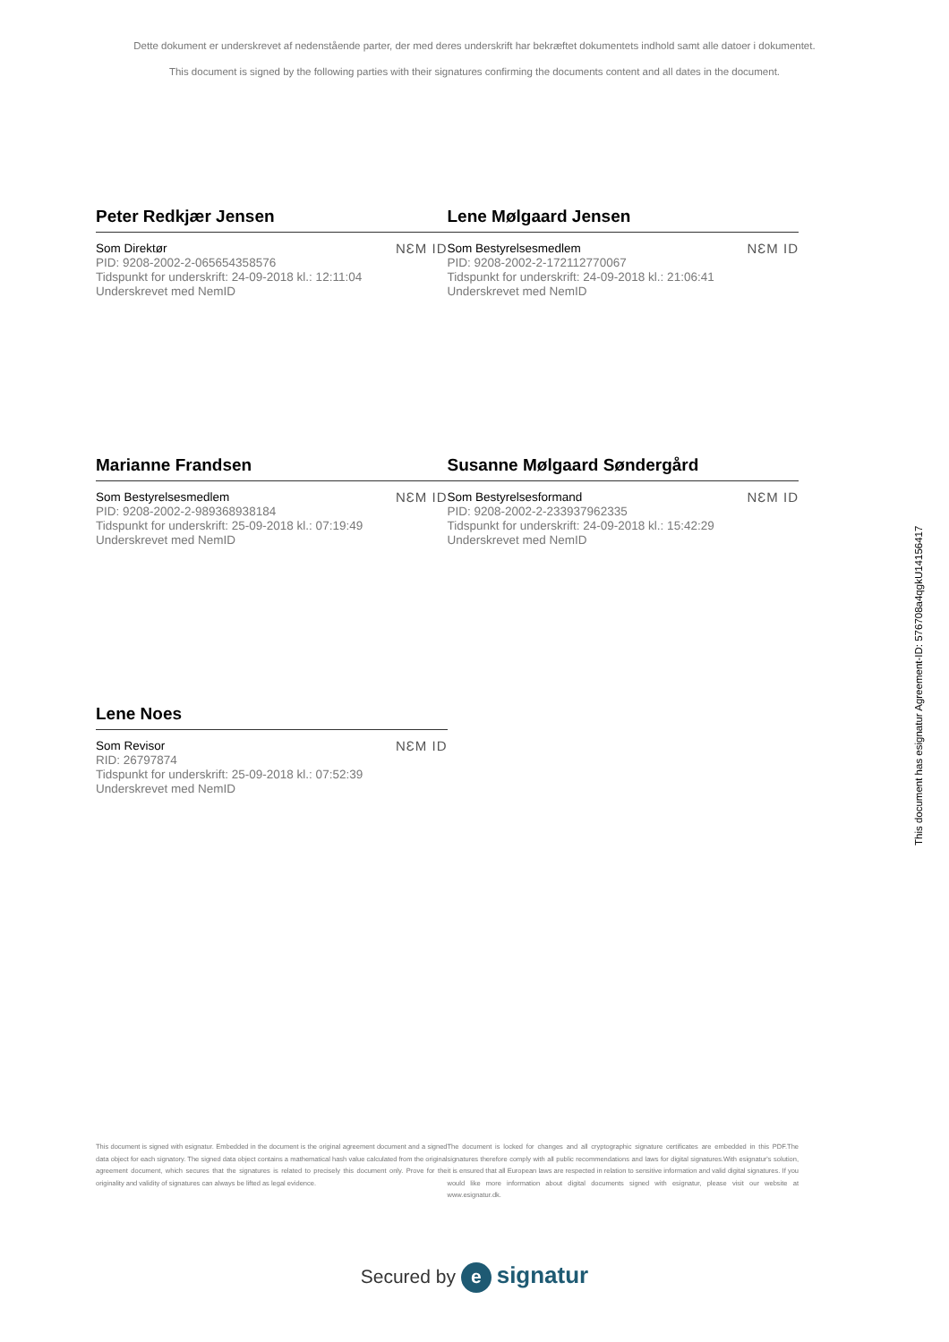Dette dokument er underskrevet af nedenstående parter, der med deres underskrift har bekræftet dokumentets indhold samt alle datoer i dokumentet.
This document is signed by the following parties with their signatures confirming the documents content and all dates in the document.
Peter Redkjær Jensen
Som Direktør
PID: 9208-2002-2-065654358576
Tidspunkt for underskrift: 24-09-2018 kl.: 12:11:04
Underskrevet med NemID
NƐM ID
Lene Mølgaard Jensen
Som Bestyrelsesmedlem
PID: 9208-2002-2-172112770067
Tidspunkt for underskrift: 24-09-2018 kl.: 21:06:41
Underskrevet med NemID
NƐM ID
Marianne Frandsen
Som Bestyrelsesmedlem
PID: 9208-2002-2-989368938184
Tidspunkt for underskrift: 25-09-2018 kl.: 07:19:49
Underskrevet med NemID
NƐM ID
Susanne Mølgaard Søndergård
Som Bestyrelsesformand
PID: 9208-2002-2-233937962335
Tidspunkt for underskrift: 24-09-2018 kl.: 15:42:29
Underskrevet med NemID
NƐM ID
Lene Noes
Som Revisor
RID: 26797874
Tidspunkt for underskrift: 25-09-2018 kl.: 07:52:39
Underskrevet med NemID
NƐM ID
This document has esignatur Agreement-ID: 576708a4qgkU14156417
This document is signed with esignatur. Embedded in the document is the original agreement document and a signed data object for each signatory. The signed data object contains a mathematical hash value calculated from the original agreement document, which secures that the signatures is related to precisely this document only. Prove for the originality and validity of signatures can always be lifted as legal evidence.
The document is locked for changes and all cryptographic signature certificates are embedded in this PDF.The signatures therefore comply with all public recommendations and laws for digital signatures.With esignatur's solution, it is ensured that all European laws are respected in relation to sensitive information and valid digital signatures. If you would like more information about digital documents signed with esignatur, please visit our website at www.esignatur.dk.
Secured by e signatur